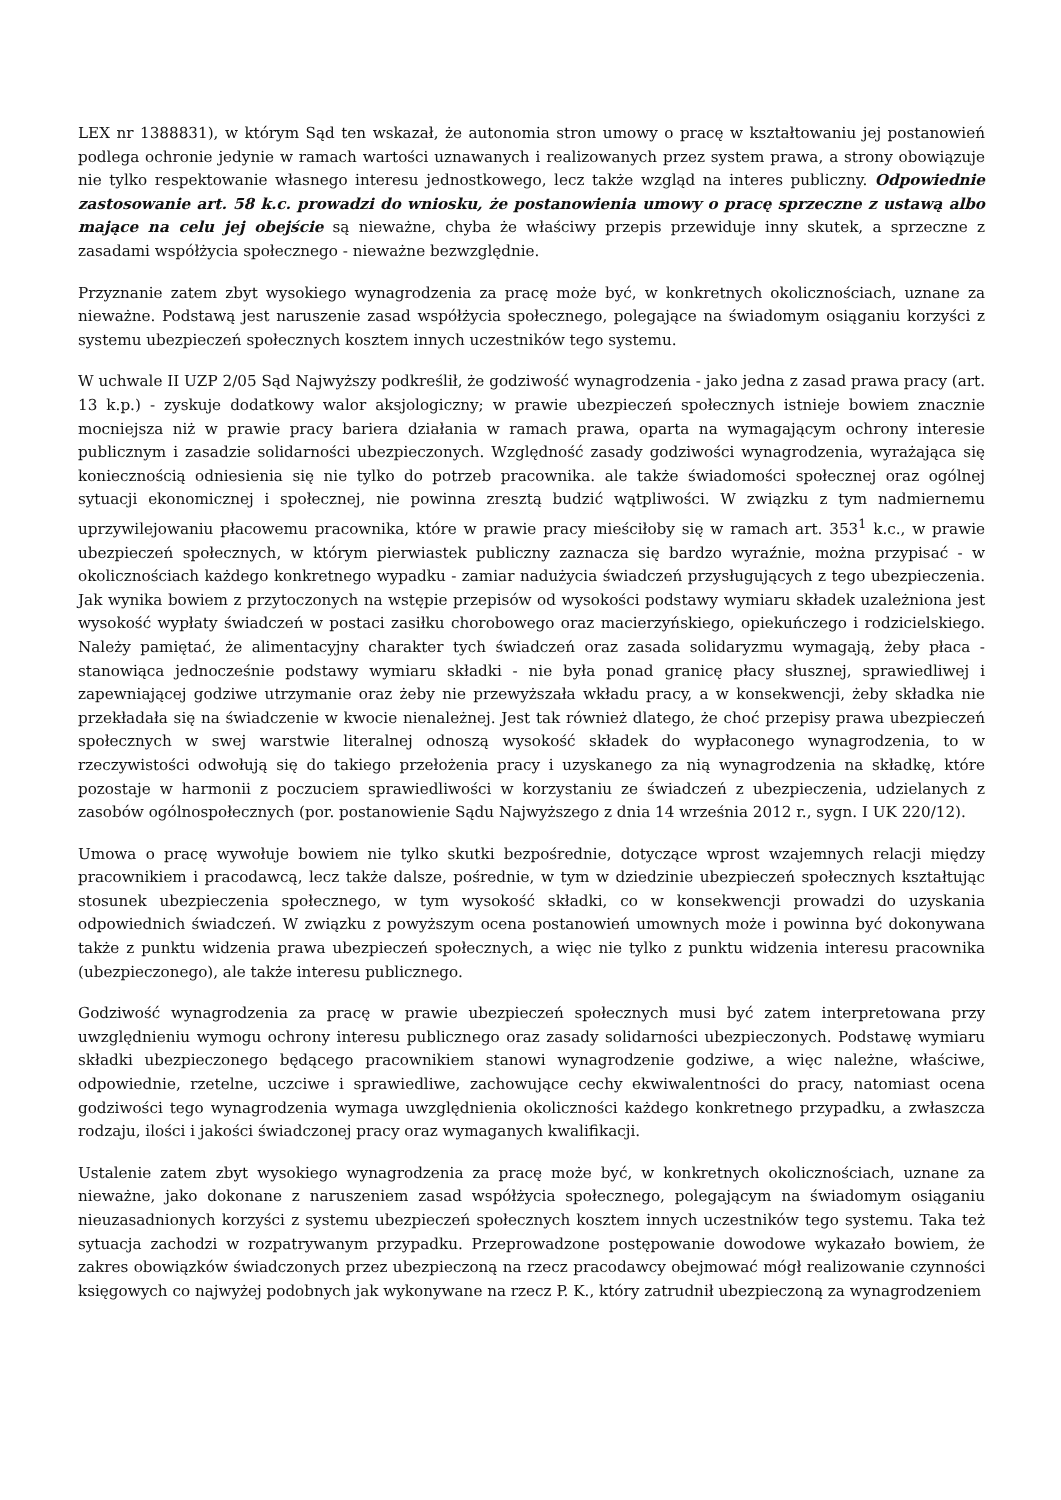LEX nr 1388831), w którym Sąd ten wskazał, że autonomia stron umowy o pracę w kształtowaniu jej postanowień podlega ochronie jedynie w ramach wartości uznawanych i realizowanych przez system prawa, a strony obowiązuje nie tylko respektowanie własnego interesu jednostkowego, lecz także wzgląd na interes publiczny. Odpowiednie zastosowanie art. 58 k.c. prowadzi do wniosku, że postanowienia umowy o pracę sprzeczne z ustawą albo mające na celu jej obejście są nieważne, chyba że właściwy przepis przewiduje inny skutek, a sprzeczne z zasadami współżycia społecznego - nieważne bezwzględnie.
Przyznanie zatem zbyt wysokiego wynagrodzenia za pracę może być, w konkretnych okolicznościach, uznane za nieważne. Podstawą jest naruszenie zasad współżycia społecznego, polegające na świadomym osiąganiu korzyści z systemu ubezpieczeń społecznych kosztem innych uczestników tego systemu.
W uchwale II UZP 2/05 Sąd Najwyższy podkreślił, że godziwość wynagrodzenia - jako jedna z zasad prawa pracy (art. 13 k.p.) - zyskuje dodatkowy walor aksjologiczny; w prawie ubezpieczeń społecznych istnieje bowiem znacznie mocniejsza niż w prawie pracy bariera działania w ramach prawa, oparta na wymagającym ochrony interesie publicznym i zasadzie solidarności ubezpieczonych. Względność zasady godziwości wynagrodzenia, wyrażająca się koniecznością odniesienia się nie tylko do potrzeb pracownika. ale także świadomości społecznej oraz ogólnej sytuacji ekonomicznej i społecznej, nie powinna zresztą budzić wątpliwości. W związku z tym nadmiernemu uprzywilejowaniu płacowemu pracownika, które w prawie pracy mieściłoby się w ramach art. 353<sup>1</sup> k.c., w prawie ubezpieczeń społecznych, w którym pierwiastek publiczny zaznacza się bardzo wyraźnie, można przypisać - w okolicznościach każdego konkretnego wypadku - zamiar nadużycia świadczeń przysługujących z tego ubezpieczenia. Jak wynika bowiem z przytoczonych na wstępie przepisów od wysokości podstawy wymiaru składek uzależniona jest wysokość wypłaty świadczeń w postaci zasiłku chorobowego oraz macierzyńskiego, opiekuńczego i rodzicielskiego. Należy pamiętać, że alimentacyjny charakter tych świadczeń oraz zasada solidaryzmu wymagają, żeby płaca - stanowiąca jednocześnie podstawy wymiaru składki - nie była ponad granicę płacy słusznej, sprawiedliwej i zapewniającej godziwe utrzymanie oraz żeby nie przewyższała wkładu pracy, a w konsekwencji, żeby składka nie przekładała się na świadczenie w kwocie nienależnej. Jest tak również dlatego, że choć przepisy prawa ubezpieczeń społecznych w swej warstwie literalnej odnoszą wysokość składek do wypłaconego wynagrodzenia, to w rzeczywistości odwołują się do takiego przełożenia pracy i uzyskanego za nią wynagrodzenia na składkę, które pozostaje w harmonii z poczuciem sprawiedliwości w korzystaniu ze świadczeń z ubezpieczenia, udzielanych z zasobów ogólnospołecznych (por. postanowienie Sądu Najwyższego z dnia 14 września 2012 r., sygn. I UK 220/12).
Umowa o pracę wywołuje bowiem nie tylko skutki bezpośrednie, dotyczące wprost wzajemnych relacji między pracownikiem i pracodawcą, lecz także dalsze, pośrednie, w tym w dziedzinie ubezpieczeń społecznych kształtując stosunek ubezpieczenia społecznego, w tym wysokość składki, co w konsekwencji prowadzi do uzyskania odpowiednich świadczeń. W związku z powyższym ocena postanowień umownych może i powinna być dokonywana także z punktu widzenia prawa ubezpieczeń społecznych, a więc nie tylko z punktu widzenia interesu pracownika (ubezpieczonego), ale także interesu publicznego.
Godziwość wynagrodzenia za pracę w prawie ubezpieczeń społecznych musi być zatem interpretowana przy uwzględnieniu wymogu ochrony interesu publicznego oraz zasady solidarności ubezpieczonych. Podstawę wymiaru składki ubezpieczonego będącego pracownikiem stanowi wynagrodzenie godziwe, a więc należne, właściwe, odpowiednie, rzetelne, uczciwe i sprawiedliwe, zachowujące cechy ekwiwalentności do pracy, natomiast ocena godziwości tego wynagrodzenia wymaga uwzględnienia okoliczności każdego konkretnego przypadku, a zwłaszcza rodzaju, ilości i jakości świadczonej pracy oraz wymaganych kwalifikacji.
Ustalenie zatem zbyt wysokiego wynagrodzenia za pracę może być, w konkretnych okolicznościach, uznane za nieważne, jako dokonane z naruszeniem zasad współżycia społecznego, polegającym na świadomym osiąganiu nieuzasadnionych korzyści z systemu ubezpieczeń społecznych kosztem innych uczestników tego systemu. Taka też sytuacja zachodzi w rozpatrywanym przypadku. Przeprowadzone postępowanie dowodowe wykazało bowiem, że zakres obowiązków świadczonych przez ubezpieczoną na rzecz pracodawcy obejmować mógł realizowanie czynności księgowych co najwyżej podobnych jak wykonywane na rzecz P. K., który zatrudnił ubezpieczoną za wynagrodzeniem